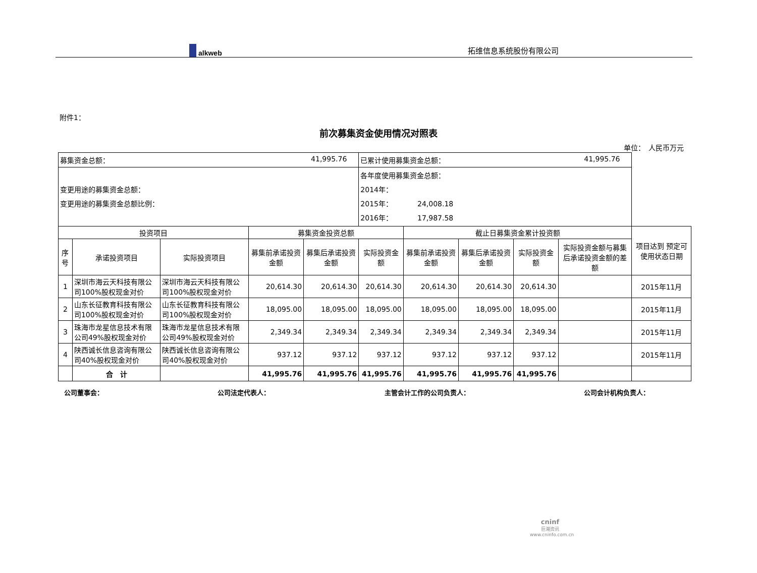alkweb
拓维信息系统股份有限公司
附件1：
前次募集资金使用情况对照表
单位：　人民币万元
| 募集资金总额： 41,995.76 | | | | | 已累计使用募集资金总额： 41,995.76 | | | | | |
| 变更用途的募集资金总额： 变更用途的募集资金总额比例： | | | | | 各年度使用募集资金总额： 2014年： 2015年： 24,008.18 2016年： 17,987.58 | | | | | |
| 投资项目 | | | 募集资金投资总额 | | | 截止日募集资金累计投资额 | | | | 项目达到 预定可使用状态日期 |
| 序号 | 承诺投资项目 | 实际投资项目 | 募集前承诺投资金额 | 募集后承诺投资金额 | 实际投资金额 | 募集前承诺投资金额 | 募集后承诺投资金额 | 实际投资金额 | 实际投资金额与募集后承诺投资金额的差额 | |
| 1 | 深圳市海云天科技有限公司100%股权现金对价 | 深圳市海云天科技有限公司100%股权现金对价 | 20,614.30 | 20,614.30 | 20,614.30 | 20,614.30 | 20,614.30 | 20,614.30 | | 2015年11月 |
| 2 | 山东长征教育科技有限公司100%股权现金对价 | 山东长征教育科技有限公司100%股权现金对价 | 18,095.00 | 18,095.00 | 18,095.00 | 18,095.00 | 18,095.00 | 18,095.00 | | 2015年11月 |
| 3 | 珠海市龙星信息技术有限公司49%股权现金对价 | 珠海市龙星信息技术有限公司49%股权现金对价 | 2,349.34 | 2,349.34 | 2,349.34 | 2,349.34 | 2,349.34 | 2,349.34 | | 2015年11月 |
| 4 | 陕西诚长信息咨询有限公司40%股权现金对价 | 陕西诚长信息咨询有限公司40%股权现金对价 | 937.12 | 937.12 | 937.12 | 937.12 | 937.12 | 937.12 | | 2015年11月 |
| | 合 计 | | 41,995.76 | 41,995.76 | 41,995.76 | 41,995.76 | 41,995.76 | 41,995.76 | | |
公司董事会： 公司法定代表人： 主管会计工作的公司负责人： 公司会计机构负责人：
cninf
巨潮资讯
www.cninfo.com.cn